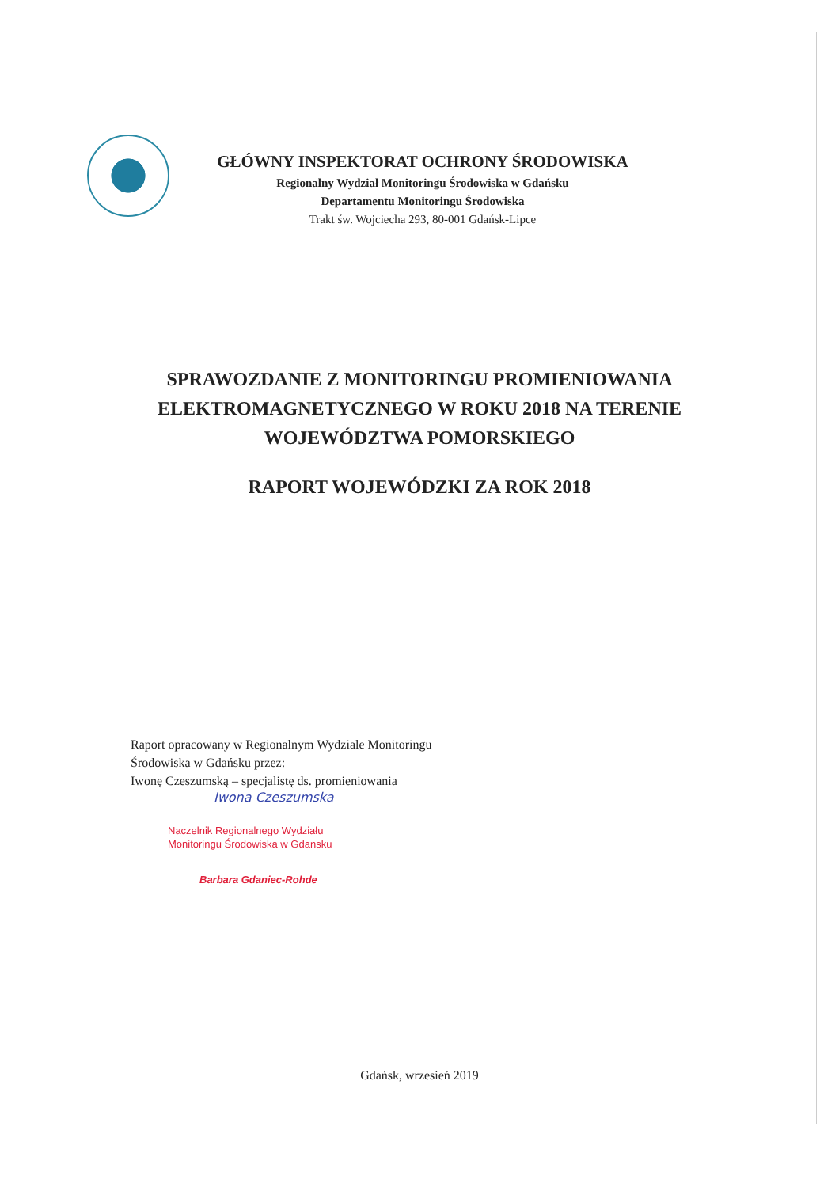GŁÓWNY INSPEKTORAT OCHRONY ŚRODOWISKA
Regionalny Wydział Monitoringu Środowiska w Gdańsku
Departamentu Monitoringu Środowiska
Trakt św. Wojciecha 293, 80-001 Gdańsk-Lipce
SPRAWOZDANIE Z MONITORINGU PROMIENIOWANIA
ELEKTROMAGNETYCZNEGO W ROKU 2018 NA TERENIE
WOJEWÓDZTWA POMORSKIEGO
RAPORT WOJEWÓDZKI ZA ROK 2018
Raport opracowany w Regionalnym Wydziale Monitoringu
Środowiska w Gdańsku przez:
Iwonę Czeszumską – specjalistę ds. promieniowania
Iwona Czeszumska
Naczelnik Regionalnego Wydziału
Monitoringu Środowiska w Gdansku
Barbara Gdaniec-Rohde
Gdańsk, wrzesień 2019